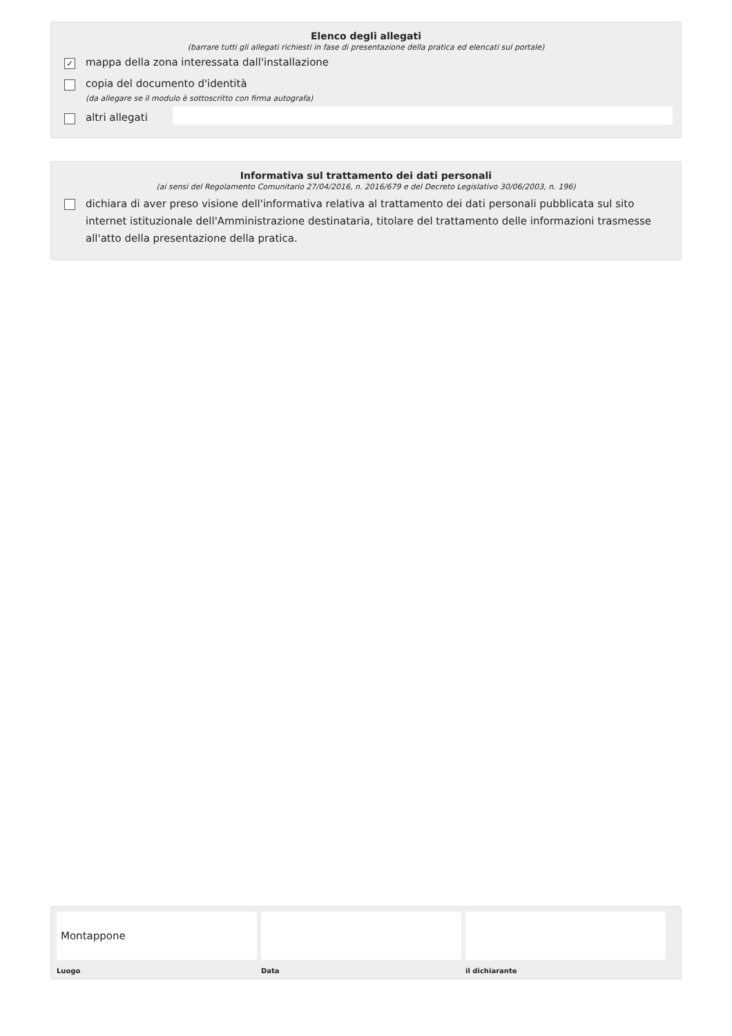Elenco degli allegati
(barrare tutti gli allegati richiesti in fase di presentazione della pratica ed elencati sul portale)
✓ mappa della zona interessata dall'installazione
copia del documento d'identità
(da allegare se il modulo è sottoscritto con firma autografa)
altri allegati
Informativa sul trattamento dei dati personali
(ai sensi del Regolamento Comunitario 27/04/2016, n. 2016/679 e del Decreto Legislativo 30/06/2003, n. 196)
dichiara di aver preso visione dell'informativa relativa al trattamento dei dati personali pubblicata sul sito internet istituzionale dell'Amministrazione destinataria, titolare del trattamento delle informazioni trasmesse all'atto della presentazione della pratica.
Montappone
Luogo
Data il dichiarante